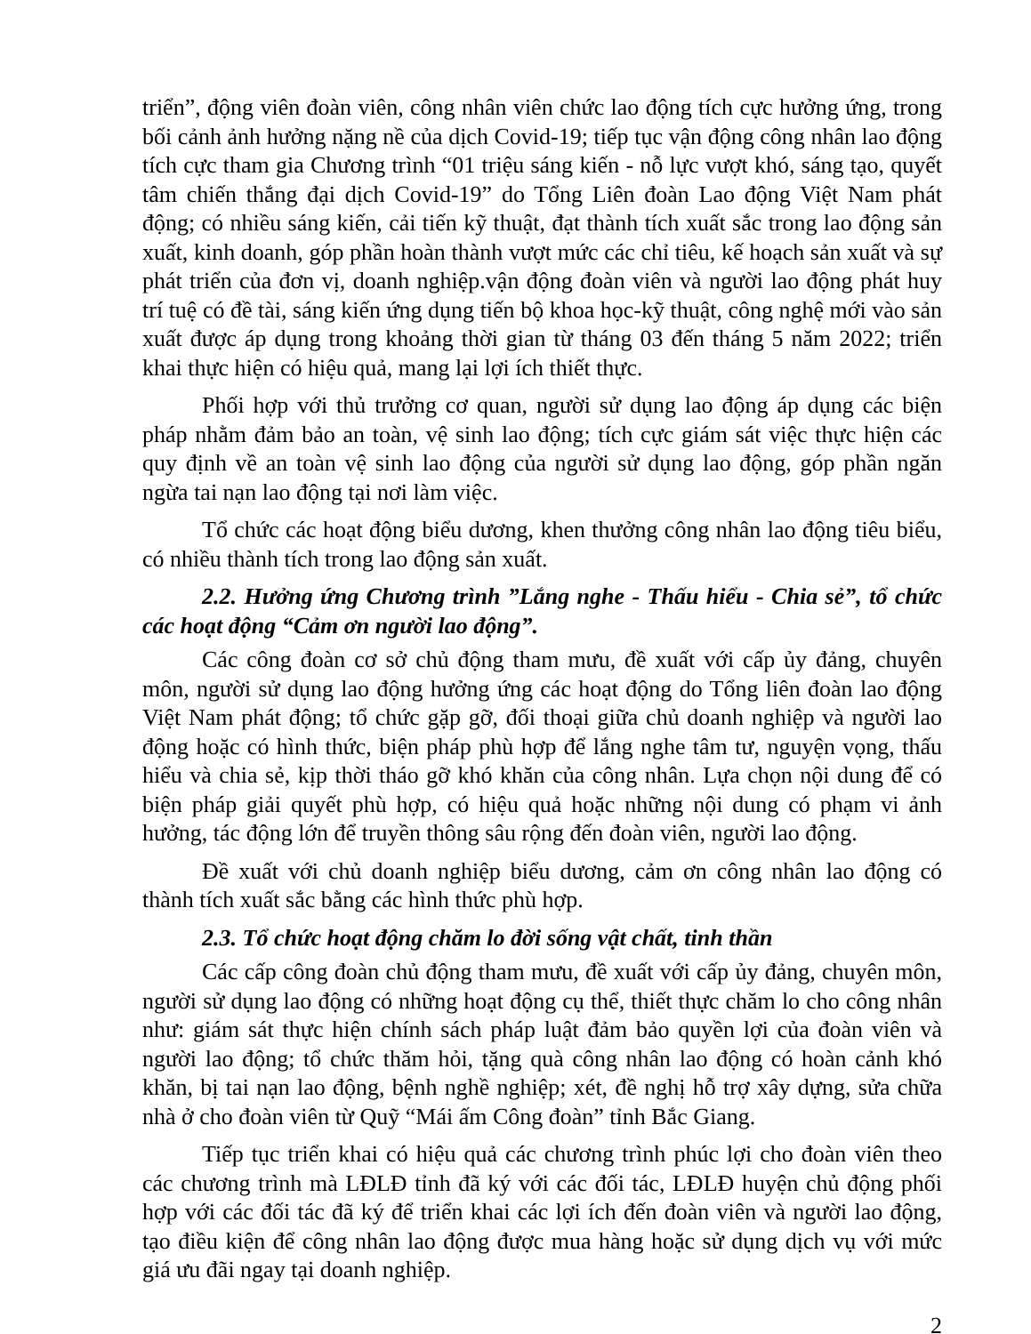triển”, động viên đoàn viên, công nhân viên chức lao động tích cực hưởng ứng, trong bối cảnh ảnh hưởng nặng nề của dịch Covid-19; tiếp tục vận động công nhân lao động tích cực tham gia Chương trình “01 triệu sáng kiến - nỗ lực vượt khó, sáng tạo, quyết tâm chiến thắng đại dịch Covid-19” do Tổng Liên đoàn Lao động Việt Nam phát động; có nhiều sáng kiến, cải tiến kỹ thuật, đạt thành tích xuất sắc trong lao động sản xuất, kinh doanh, góp phần hoàn thành vượt mức các chỉ tiêu, kế hoạch sản xuất và sự phát triển của đơn vị, doanh nghiệp.vận động đoàn viên và người lao động phát huy trí tuệ có đề tài, sáng kiến ứng dụng tiến bộ khoa học-kỹ thuật, công nghệ mới vào sản xuất được áp dụng trong khoảng thời gian từ tháng 03 đến tháng 5 năm 2022; triển khai thực hiện có hiệu quả, mang lại lợi ích thiết thực.
Phối hợp với thủ trưởng cơ quan, người sử dụng lao động áp dụng các biện pháp nhằm đảm bảo an toàn, vệ sinh lao động; tích cực giám sát việc thực hiện các quy định về an toàn vệ sinh lao động của người sử dụng lao động, góp phần ngăn ngừa tai nạn lao động tại nơi làm việc.
Tổ chức các hoạt động biểu dương, khen thưởng công nhân lao động tiêu biểu, có nhiều thành tích trong lao động sản xuất.
2.2. Hưởng ứng Chương trình ”Lắng nghe - Thấu hiểu - Chia sẻ”, tổ chức các hoạt động “Cảm ơn người lao động”.
Các công đoàn cơ sở chủ động tham mưu, đề xuất với cấp ủy đảng, chuyên môn, người sử dụng lao động hưởng ứng các hoạt động do Tổng liên đoàn lao động Việt Nam phát động; tổ chức gặp gỡ, đối thoại giữa chủ doanh nghiệp và người lao động hoặc có hình thức, biện pháp phù hợp để lắng nghe tâm tư, nguyện vọng, thấu hiểu và chia sẻ, kịp thời tháo gỡ khó khăn của công nhân. Lựa chọn nội dung để có biện pháp giải quyết phù hợp, có hiệu quả hoặc những nội dung có phạm vi ảnh hưởng, tác động lớn để truyền thông sâu rộng đến đoàn viên, người lao động.
Đề xuất với chủ doanh nghiệp biểu dương, cảm ơn công nhân lao động có thành tích xuất sắc bằng các hình thức phù hợp.
2.3. Tổ chức hoạt động chăm lo đời sống vật chất, tinh thần
Các cấp công đoàn chủ động tham mưu, đề xuất với cấp ủy đảng, chuyên môn, người sử dụng lao động có những hoạt động cụ thể, thiết thực chăm lo cho công nhân như: giám sát thực hiện chính sách pháp luật đảm bảo quyền lợi của đoàn viên và người lao động; tổ chức thăm hỏi, tặng quà công nhân lao động có hoàn cảnh khó khăn, bị tai nạn lao động, bệnh nghề nghiệp; xét, đề nghị hỗ trợ xây dựng, sửa chữa nhà ở cho đoàn viên từ Quỹ “Mái ấm Công đoàn” tỉnh Bắc Giang.
Tiếp tục triển khai có hiệu quả các chương trình phúc lợi cho đoàn viên theo các chương trình mà LĐLĐ tỉnh đã ký với các đối tác, LĐLĐ huyện chủ động phối hợp với các đối tác đã ký để triển khai các lợi ích đến đoàn viên và người lao động, tạo điều kiện để công nhân lao động được mua hàng hoặc sử dụng dịch vụ với mức giá ưu đãi ngay tại doanh nghiệp.
2